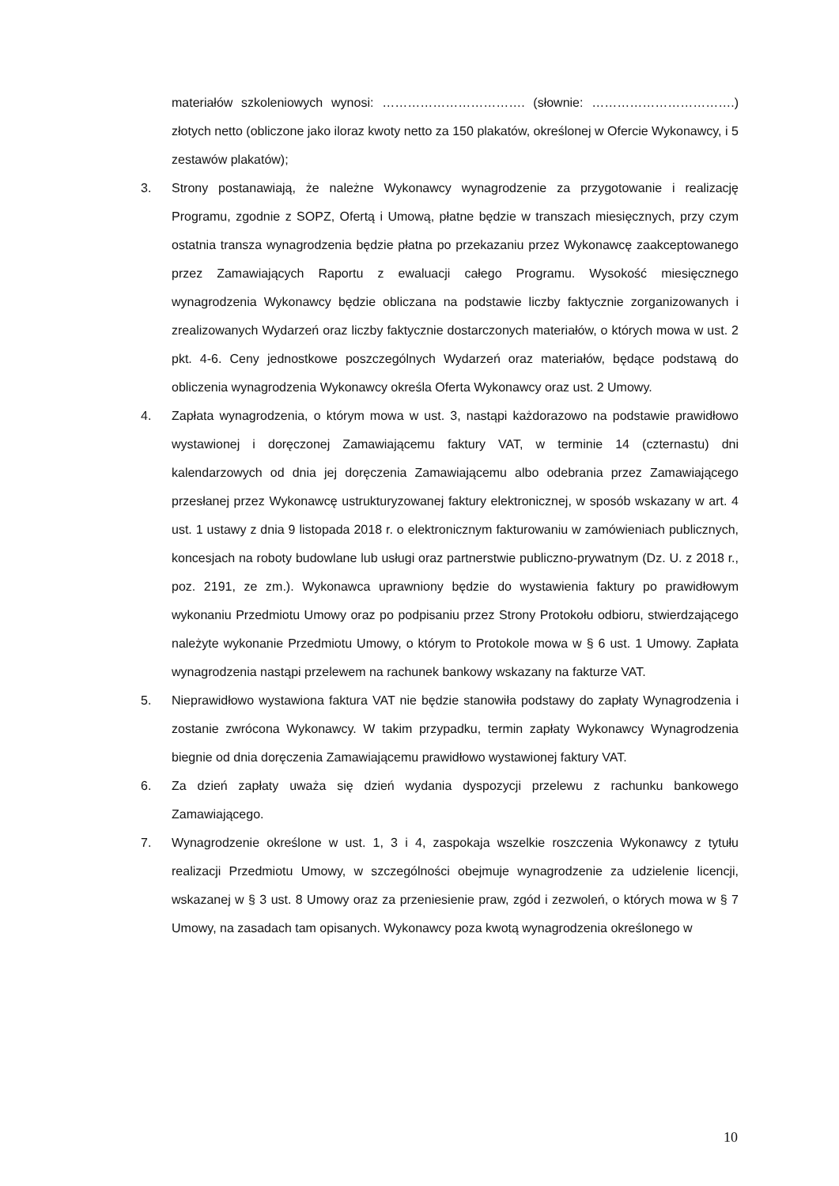materiałów szkoleniowych wynosi: ……………………………. (słownie: …………………………….) złotych netto (obliczone jako iloraz kwoty netto za 150 plakatów, określonej w Ofercie Wykonawcy, i 5 zestawów plakatów);
3. Strony postanawiają, że należne Wykonawcy wynagrodzenie za przygotowanie i realizację Programu, zgodnie z SOPZ, Ofertą i Umową, płatne będzie w transzach miesięcznych, przy czym ostatnia transza wynagrodzenia będzie płatna po przekazaniu przez Wykonawcę zaakceptowanego przez Zamawiających Raportu z ewaluacji całego Programu. Wysokość miesięcznego wynagrodzenia Wykonawcy będzie obliczana na podstawie liczby faktycznie zorganizowanych i zrealizowanych Wydarzeń oraz liczby faktycznie dostarczonych materiałów, o których mowa w ust. 2 pkt. 4-6. Ceny jednostkowe poszczególnych Wydarzeń oraz materiałów, będące podstawą do obliczenia wynagrodzenia Wykonawcy określa Oferta Wykonawcy oraz ust. 2 Umowy.
4. Zapłata wynagrodzenia, o którym mowa w ust. 3, nastąpi każdorazowo na podstawie prawidłowo wystawionej i doręczonej Zamawiającemu faktury VAT, w terminie 14 (czternastu) dni kalendarzowych od dnia jej doręczenia Zamawiającemu albo odebrania przez Zamawiającego przesłanej przez Wykonawcę ustrukturyzowanej faktury elektronicznej, w sposób wskazany w art. 4 ust. 1 ustawy z dnia 9 listopada 2018 r. o elektronicznym fakturowaniu w zamówieniach publicznych, koncesjach na roboty budowlane lub usługi oraz partnerstwie publiczno-prywatnym (Dz. U. z 2018 r., poz. 2191, ze zm.). Wykonawca uprawniony będzie do wystawienia faktury po prawidłowym wykonaniu Przedmiotu Umowy oraz po podpisaniu przez Strony Protokołu odbioru, stwierdzającego należyte wykonanie Przedmiotu Umowy, o którym to Protokole mowa w § 6 ust. 1 Umowy. Zapłata wynagrodzenia nastąpi przelewem na rachunek bankowy wskazany na fakturze VAT.
5. Nieprawidłowo wystawiona faktura VAT nie będzie stanowiła podstawy do zapłaty Wynagrodzenia i zostanie zwrócona Wykonawcy. W takim przypadku, termin zapłaty Wykonawcy Wynagrodzenia biegnie od dnia doręczenia Zamawiającemu prawidłowo wystawionej faktury VAT.
6. Za dzień zapłaty uważa się dzień wydania dyspozycji przelewu z rachunku bankowego Zamawiającego.
7. Wynagrodzenie określone w ust. 1, 3 i 4, zaspokaja wszelkie roszczenia Wykonawcy z tytułu realizacji Przedmiotu Umowy, w szczególności obejmuje wynagrodzenie za udzielenie licencji, wskazanej w § 3 ust. 8 Umowy oraz za przeniesienie praw, zgód i zezwoleń, o których mowa w § 7 Umowy, na zasadach tam opisanych. Wykonawcy poza kwotą wynagrodzenia określonego w
10